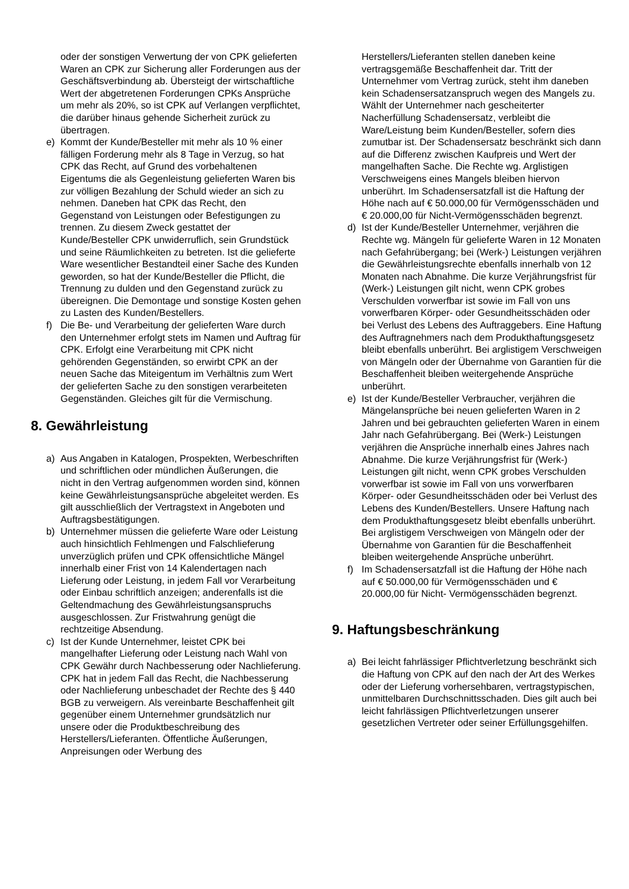oder der sonstigen Verwertung der von CPK gelieferten Waren an CPK zur Sicherung aller Forderungen aus der Geschäftsverbindung ab. Übersteigt der wirtschaftliche Wert der abgetretenen Forderungen CPKs Ansprüche um mehr als 20%, so ist CPK auf Verlangen verpflichtet, die darüber hinaus gehende Sicherheit zurück zu übertragen.
e) Kommt der Kunde/Besteller mit mehr als 10 % einer fälligen Forderung mehr als 8 Tage in Verzug, so hat CPK das Recht, auf Grund des vorbehaltenen Eigentums die als Gegenleistung gelieferten Waren bis zur völligen Bezahlung der Schuld wieder an sich zu nehmen. Daneben hat CPK das Recht, den Gegenstand von Leistungen oder Befestigungen zu trennen. Zu diesem Zweck gestattet der Kunde/Besteller CPK unwiderruflich, sein Grundstück und seine Räumlichkeiten zu betreten. Ist die gelieferte Ware wesentlicher Bestandteil einer Sache des Kunden geworden, so hat der Kunde/Besteller die Pflicht, die Trennung zu dulden und den Gegenstand zurück zu übereignen. Die Demontage und sonstige Kosten gehen zu Lasten des Kunden/Bestellers.
f) Die Be- und Verarbeitung der gelieferten Ware durch den Unternehmer erfolgt stets im Namen und Auftrag für CPK. Erfolgt eine Verarbeitung mit CPK nicht gehörenden Gegenständen, so erwirbt CPK an der neuen Sache das Miteigentum im Verhältnis zum Wert der gelieferten Sache zu den sonstigen verarbeiteten Gegenständen. Gleiches gilt für die Vermischung.
8. Gewährleistung
a) Aus Angaben in Katalogen, Prospekten, Werbeschriften und schriftlichen oder mündlichen Äußerungen, die nicht in den Vertrag aufgenommen worden sind, können keine Gewährleistungsansprüche abgeleitet werden. Es gilt ausschließlich der Vertragstext in Angeboten und Auftragsbestätigungen.
b) Unternehmer müssen die gelieferte Ware oder Leistung auch hinsichtlich Fehlmengen und Falschlieferung unverzüglich prüfen und CPK offensichtliche Mängel innerhalb einer Frist von 14 Kalendertagen nach Lieferung oder Leistung, in jedem Fall vor Verarbeitung oder Einbau schriftlich anzeigen; anderenfalls ist die Geltendmachung des Gewährleistungsanspruchs ausgeschlossen. Zur Fristwahrung genügt die rechtzeitige Absendung.
c) Ist der Kunde Unternehmer, leistet CPK bei mangelhafter Lieferung oder Leistung nach Wahl von CPK Gewähr durch Nachbesserung oder Nachlieferung. CPK hat in jedem Fall das Recht, die Nachbesserung oder Nachlieferung unbeschadet der Rechte des § 440 BGB zu verweigern. Als vereinbarte Beschaffenheit gilt gegenüber einem Unternehmer grundsätzlich nur unsere oder die Produktbeschreibung des Herstellers/Lieferanten. Öffentliche Äußerungen, Anpreisungen oder Werbung des
Herstellers/Lieferanten stellen daneben keine vertragsgemäße Beschaffenheit dar. Tritt der Unternehmer vom Vertrag zurück, steht ihm daneben kein Schadensersatzanspruch wegen des Mangels zu. Wählt der Unternehmer nach gescheiterter Nacherfüllung Schadensersatz, verbleibt die Ware/Leistung beim Kunden/Besteller, sofern dies zumutbar ist. Der Schadensersatz beschränkt sich dann auf die Differenz zwischen Kaufpreis und Wert der mangelhaften Sache. Die Rechte wg. Arglistigen Verschweigens eines Mangels bleiben hiervon unberührt. Im Schadensersatzfall ist die Haftung der Höhe nach auf € 50.000,00 für Vermögensschäden und € 20.000,00 für Nicht-Vermögensschäden begrenzt.
d) Ist der Kunde/Besteller Unternehmer, verjähren die Rechte wg. Mängeln für gelieferte Waren in 12 Monaten nach Gefahrübergang; bei (Werk-) Leistungen verjähren die Gewährleistungsrechte ebenfalls innerhalb von 12 Monaten nach Abnahme. Die kurze Verjährungsfrist für (Werk-) Leistungen gilt nicht, wenn CPK grobes Verschulden vorwerfbar ist sowie im Fall von uns vorwerfbaren Körper- oder Gesundheitsschäden oder bei Verlust des Lebens des Auftraggebers. Eine Haftung des Auftragnehmers nach dem Produkthaftungsgesetz bleibt ebenfalls unberührt. Bei arglistigem Verschweigen von Mängeln oder der Übernahme von Garantien für die Beschaffenheit bleiben weitergehende Ansprüche unberührt.
e) Ist der Kunde/Besteller Verbraucher, verjähren die Mängelansprüche bei neuen gelieferten Waren in 2 Jahren und bei gebrauchten gelieferten Waren in einem Jahr nach Gefahrübergang. Bei (Werk-) Leistungen verjähren die Ansprüche innerhalb eines Jahres nach Abnahme. Die kurze Verjährungsfrist für (Werk-) Leistungen gilt nicht, wenn CPK grobes Verschulden vorwerfbar ist sowie im Fall von uns vorwerfbaren Körper- oder Gesundheitsschäden oder bei Verlust des Lebens des Kunden/Bestellers. Unsere Haftung nach dem Produkthaftungsgesetz bleibt ebenfalls unberührt. Bei arglistigem Verschweigen von Mängeln oder der Übernahme von Garantien für die Beschaffenheit bleiben weitergehende Ansprüche unberührt.
f) Im Schadensersatzfall ist die Haftung der Höhe nach auf € 50.000,00 für Vermögensschäden und € 20.000,00 für Nicht- Vermögensschäden begrenzt.
9. Haftungsbeschränkung
a) Bei leicht fahrlässiger Pflichtverletzung beschränkt sich die Haftung von CPK auf den nach der Art des Werkes oder der Lieferung vorhersehbaren, vertragstypischen, unmittelbaren Durchschnittsschaden. Dies gilt auch bei leicht fahrlässigen Pflichtverletzungen unserer gesetzlichen Vertreter oder seiner Erfüllungsgehilfen.